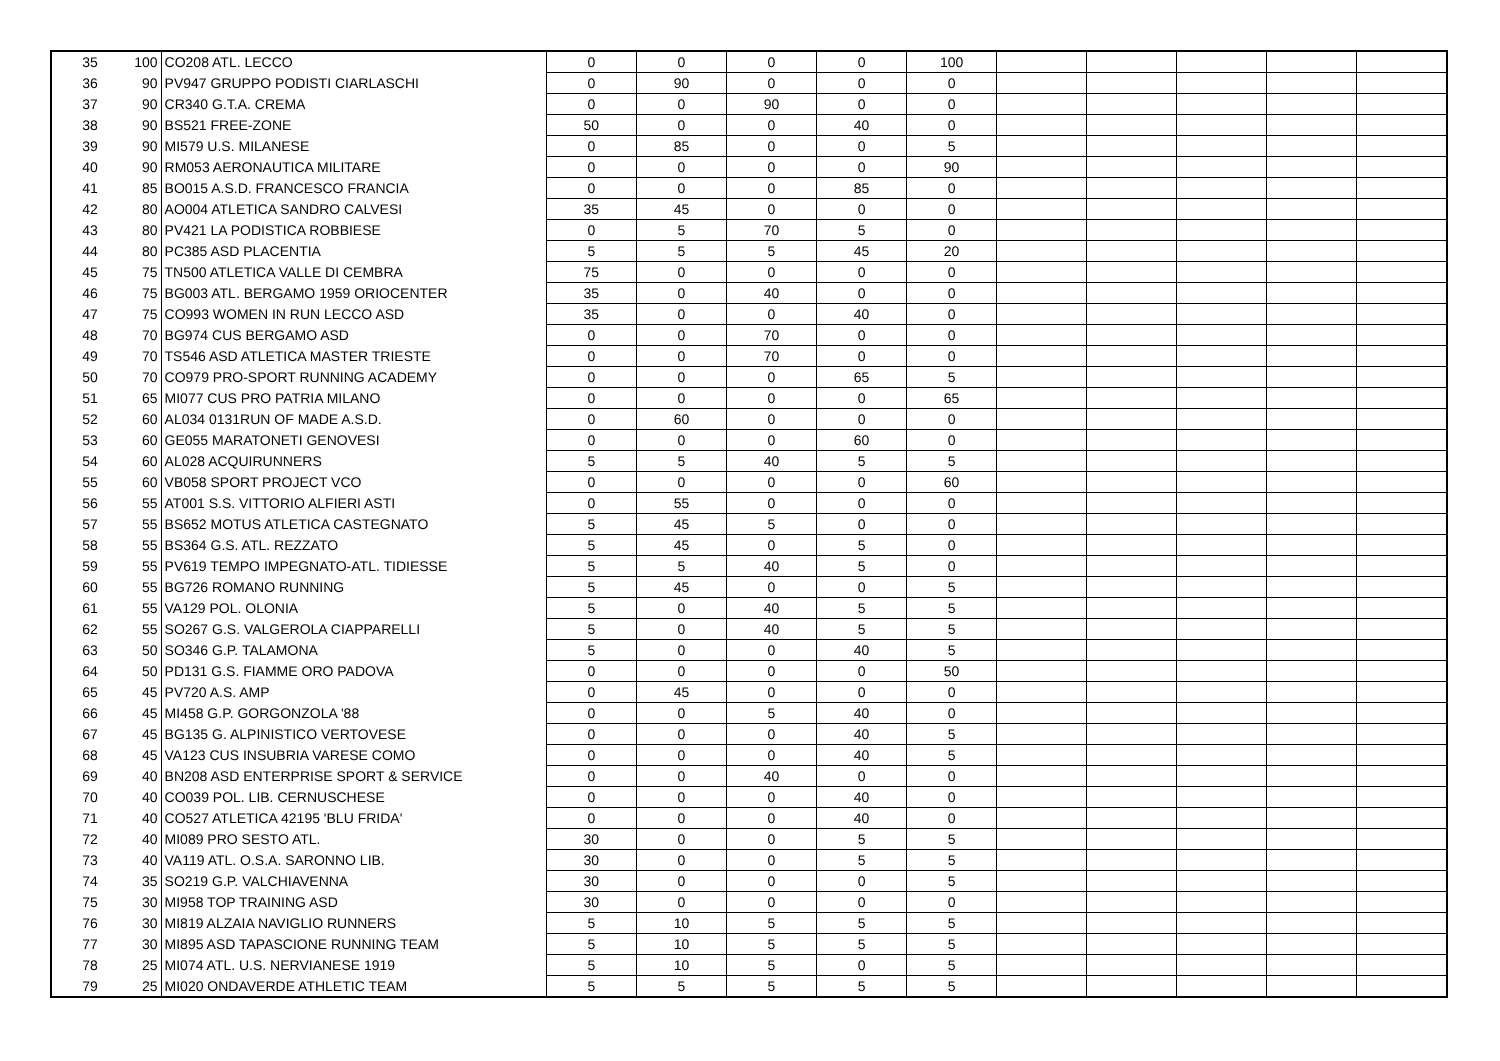| 35 | 100 | CO208 ATL. LECCO | 0 | 0 | 0 | 0 | 100 | | | | | |
| 36 | 90 | PV947 GRUPPO PODISTI CIARLASCHI | 0 | 90 | 0 | 0 | 0 | | | | | |
| 37 | 90 | CR340 G.T.A. CREMA | 0 | 0 | 90 | 0 | 0 | | | | | |
| 38 | 90 | BS521 FREE-ZONE | 50 | 0 | 0 | 40 | 0 | | | | | |
| 39 | 90 | MI579 U.S. MILANESE | 0 | 85 | 0 | 0 | 5 | | | | | |
| 40 | 90 | RM053 AERONAUTICA MILITARE | 0 | 0 | 0 | 0 | 90 | | | | | |
| 41 | 85 | BO015 A.S.D. FRANCESCO FRANCIA | 0 | 0 | 0 | 85 | 0 | | | | | |
| 42 | 80 | AO004 ATLETICA SANDRO CALVESI | 35 | 45 | 0 | 0 | 0 | | | | | |
| 43 | 80 | PV421 LA PODISTICA ROBBIESE | 0 | 5 | 70 | 5 | 0 | | | | | |
| 44 | 80 | PC385 ASD PLACENTIA | 5 | 5 | 5 | 45 | 20 | | | | | |
| 45 | 75 | TN500 ATLETICA VALLE DI CEMBRA | 75 | 0 | 0 | 0 | 0 | | | | | |
| 46 | 75 | BG003 ATL. BERGAMO 1959 ORIOCENTER | 35 | 0 | 40 | 0 | 0 | | | | | |
| 47 | 75 | CO993 WOMEN IN RUN LECCO ASD | 35 | 0 | 0 | 40 | 0 | | | | | |
| 48 | 70 | BG974 CUS BERGAMO ASD | 0 | 0 | 70 | 0 | 0 | | | | | |
| 49 | 70 | TS546 ASD ATLETICA MASTER TRIESTE | 0 | 0 | 70 | 0 | 0 | | | | | |
| 50 | 70 | CO979 PRO-SPORT RUNNING ACADEMY | 0 | 0 | 0 | 65 | 5 | | | | | |
| 51 | 65 | MI077 CUS PRO PATRIA MILANO | 0 | 0 | 0 | 0 | 65 | | | | | |
| 52 | 60 | AL034 0131RUN OF MADE A.S.D. | 0 | 60 | 0 | 0 | 0 | | | | | |
| 53 | 60 | GE055 MARATONETI GENOVESI | 0 | 0 | 0 | 60 | 0 | | | | | |
| 54 | 60 | AL028 ACQUIRUNNERS | 5 | 5 | 40 | 5 | 5 | | | | | |
| 55 | 60 | VB058 SPORT PROJECT VCO | 0 | 0 | 0 | 0 | 60 | | | | | |
| 56 | 55 | AT001 S.S. VITTORIO ALFIERI ASTI | 0 | 55 | 0 | 0 | 0 | | | | | |
| 57 | 55 | BS652 MOTUS ATLETICA CASTEGNATO | 5 | 45 | 5 | 0 | 0 | | | | | |
| 58 | 55 | BS364 G.S. ATL. REZZATO | 5 | 45 | 0 | 5 | 0 | | | | | |
| 59 | 55 | PV619 TEMPO IMPEGNATO-ATL. TIDIESSE | 5 | 5 | 40 | 5 | 0 | | | | | |
| 60 | 55 | BG726 ROMANO RUNNING | 5 | 45 | 0 | 0 | 5 | | | | | |
| 61 | 55 | VA129 POL. OLONIA | 5 | 0 | 40 | 5 | 5 | | | | | |
| 62 | 55 | SO267 G.S. VALGEROLA CIAPPARELLI | 5 | 0 | 40 | 5 | 5 | | | | | |
| 63 | 50 | SO346 G.P. TALAMONA | 5 | 0 | 0 | 40 | 5 | | | | | |
| 64 | 50 | PD131 G.S. FIAMME ORO PADOVA | 0 | 0 | 0 | 0 | 50 | | | | | |
| 65 | 45 | PV720 A.S. AMP | 0 | 45 | 0 | 0 | 0 | | | | | |
| 66 | 45 | MI458 G.P. GORGONZOLA '88 | 0 | 0 | 5 | 40 | 0 | | | | | |
| 67 | 45 | BG135 G. ALPINISTICO VERTOVESE | 0 | 0 | 0 | 40 | 5 | | | | | |
| 68 | 45 | VA123 CUS INSUBRIA VARESE COMO | 0 | 0 | 0 | 40 | 5 | | | | | |
| 69 | 40 | BN208 ASD ENTERPRISE SPORT & SERVICE | 0 | 0 | 40 | 0 | 0 | | | | | |
| 70 | 40 | CO039 POL. LIB. CERNUSCHESE | 0 | 0 | 0 | 40 | 0 | | | | | |
| 71 | 40 | CO527 ATLETICA 42195 'BLU FRIDA' | 0 | 0 | 0 | 40 | 0 | | | | | |
| 72 | 40 | MI089 PRO SESTO ATL. | 30 | 0 | 0 | 5 | 5 | | | | | |
| 73 | 40 | VA119 ATL. O.S.A. SARONNO LIB. | 30 | 0 | 0 | 5 | 5 | | | | | |
| 74 | 35 | SO219 G.P. VALCHIAVENNA | 30 | 0 | 0 | 0 | 5 | | | | | |
| 75 | 30 | MI958 TOP TRAINING ASD | 30 | 0 | 0 | 0 | 0 | | | | | |
| 76 | 30 | MI819 ALZAIA NAVIGLIO RUNNERS | 5 | 10 | 5 | 5 | 5 | | | | | |
| 77 | 30 | MI895 ASD TAPASCIONE RUNNING TEAM | 5 | 10 | 5 | 5 | 5 | | | | | |
| 78 | 25 | MI074 ATL. U.S. NERVIANESE 1919 | 5 | 10 | 5 | 0 | 5 | | | | | |
| 79 | 25 | MI020 ONDAVERDE ATHLETIC TEAM | 5 | 5 | 5 | 5 | 5 | | | | | |